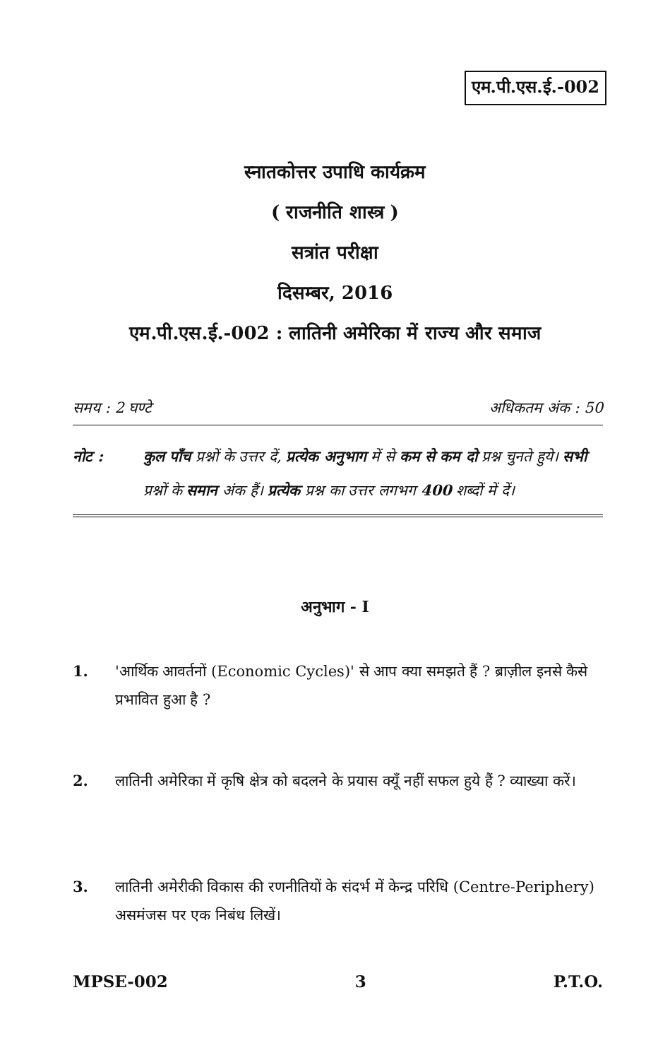एम.पी.एस.ई.-002
स्नातकोत्तर उपाधि कार्यक्रम
( राजनीति शास्त्र )
सत्रांत परीक्षा
दिसम्बर, 2016
एम.पी.एस.ई.-002 : लातिनी अमेरिका में राज्य और समाज
समय : 2 घण्टे अधिकतम अंक : 50
नोट : कुल पाँच प्रश्नों के उत्तर दें, प्रत्येक अनुभाग में से कम से कम दो प्रश्न चुनते हुये। सभी प्रश्नों के समान अंक हैं। प्रत्येक प्रश्न का उत्तर लगभग 400 शब्दों में दें।
अनुभाग - I
1. 'आर्थिक आवर्तनों (Economic Cycles)' से आप क्या समझते हैं ? ब्राज़ील इनसे कैसे प्रभावित हुआ है ?
2. लातिनी अमेरिका में कृषि क्षेत्र को बदलने के प्रयास क्यूँ नहीं सफल हुये हैं ? व्याख्या करें।
3. लातिनी अमेरीकी विकास की रणनीतियों के संदर्भ में केन्द्र परिधि (Centre-Periphery) असमंजस पर एक निबंध लिखें।
MPSE-002 3 P.T.O.